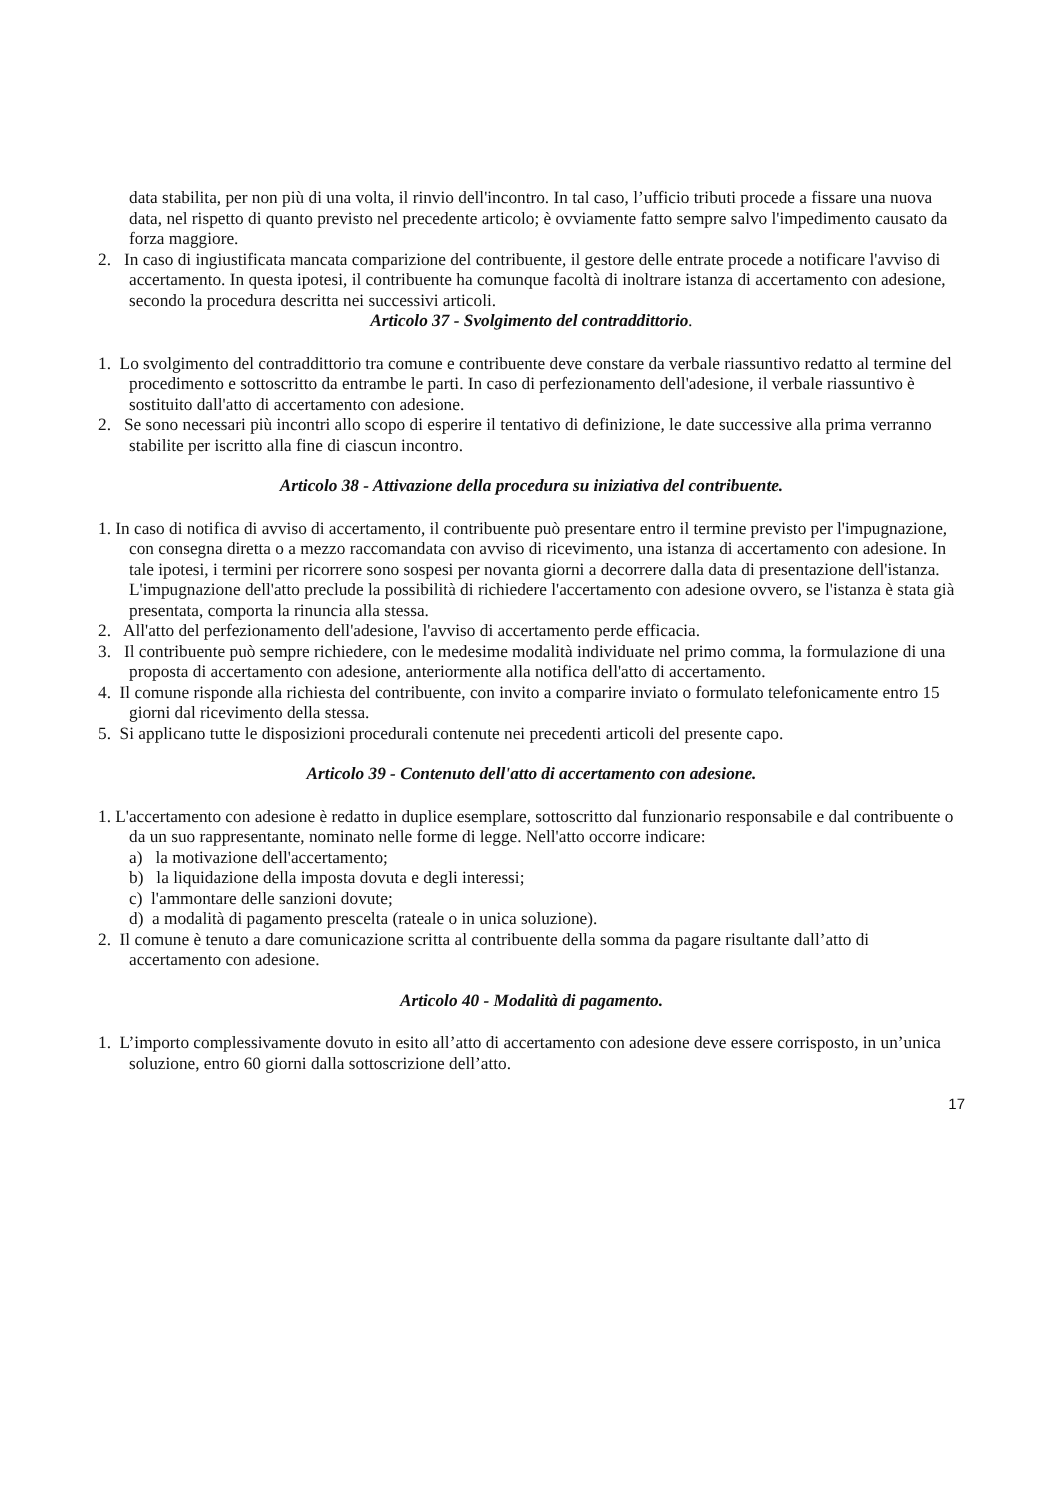data stabilita, per non più di una volta, il rinvio dell'incontro. In tal caso, l’ufficio tributi procede a fissare una nuova data, nel rispetto di quanto previsto nel precedente articolo; è ovviamente fatto sempre salvo l'impedimento causato da forza maggiore.
2. In caso di ingiustificata mancata comparizione del contribuente, il gestore delle entrate procede a notificare l'avviso di accertamento. In questa ipotesi, il contribuente ha comunque facoltà di inoltrare istanza di accertamento con adesione, secondo la procedura descritta nei successivi articoli.
Articolo 37 - Svolgimento del contraddittorio.
1. Lo svolgimento del contraddittorio tra comune e contribuente deve constare da verbale riassuntivo redatto al termine del procedimento e sottoscritto da entrambe le parti. In caso di perfezionamento dell'adesione, il verbale riassuntivo è sostituito dall'atto di accertamento con adesione.
2. Se sono necessari più incontri allo scopo di esperire il tentativo di definizione, le date successive alla prima verranno stabilite per iscritto alla fine di ciascun incontro.
Articolo 38 - Attivazione della procedura su iniziativa del contribuente.
1. In caso di notifica di avviso di accertamento, il contribuente può presentare entro il termine previsto per l'impugnazione, con consegna diretta o a mezzo raccomandata con avviso di ricevimento, una istanza di accertamento con adesione. In tale ipotesi, i termini per ricorrere sono sospesi per novanta giorni a decorrere dalla data di presentazione dell'istanza. L'impugnazione dell'atto preclude la possibilità di richiedere l'accertamento con adesione ovvero, se l'istanza è stata già presentata, comporta la rinuncia alla stessa.
2. All'atto del perfezionamento dell'adesione, l'avviso di accertamento perde efficacia.
3. Il contribuente può sempre richiedere, con le medesime modalità individuate nel primo comma, la formulazione di una proposta di accertamento con adesione, anteriormente alla notifica dell'atto di accertamento.
4. Il comune risponde alla richiesta del contribuente, con invito a comparire inviato o formulato telefonicamente entro 15 giorni dal ricevimento della stessa.
5. Si applicano tutte le disposizioni procedurali contenute nei precedenti articoli del presente capo.
Articolo 39 - Contenuto dell'atto di accertamento con adesione.
1. L'accertamento con adesione è redatto in duplice esemplare, sottoscritto dal funzionario responsabile e dal contribuente o da un suo rappresentante, nominato nelle forme di legge. Nell'atto occorre indicare:
a) la motivazione dell'accertamento;
b) la liquidazione della imposta dovuta e degli interessi;
c) l'ammontare delle sanzioni dovute;
d) a modalità di pagamento prescelta (rateale o in unica soluzione).
2. Il comune è tenuto a dare comunicazione scritta al contribuente della somma da pagare risultante dall’atto di accertamento con adesione.
Articolo 40 - Modalità di pagamento.
1. L’importo complessivamente dovuto in esito all’atto di accertamento con adesione deve essere corrisposto, in un’unica soluzione, entro 60 giorni dalla sottoscrizione dell’atto.
17